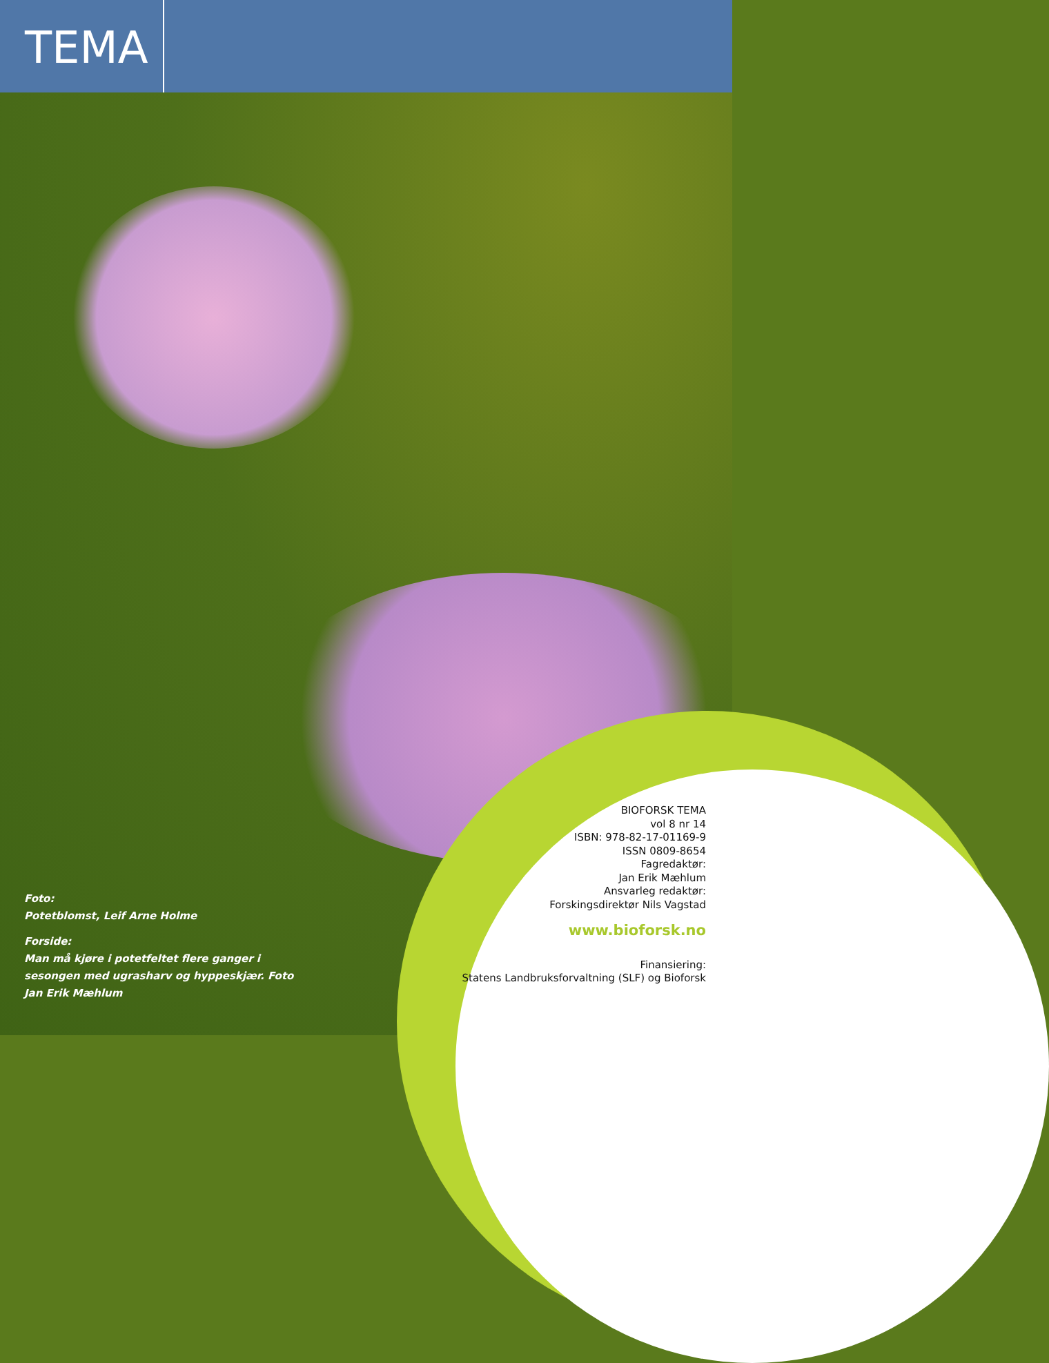TEMA
Foto:
Potetblomst, Leif Arne Holme
Forside:
Man må kjøre i potetfeltet flere ganger i sesongen med ugrasharv og hyppeskjær. Foto Jan Erik Mæhlum
BIOFORSK TEMA
vol 8 nr 14
ISBN: 978-82-17-01169-9
ISSN 0809-8654
Fagredaktør:
Jan Erik Mæhlum
Ansvarleg redaktør:
Forskingsdirektør Nils Vagstad
www.bioforsk.no
Finansiering:
Statens Landbruksforvaltning (SLF) og Bioforsk